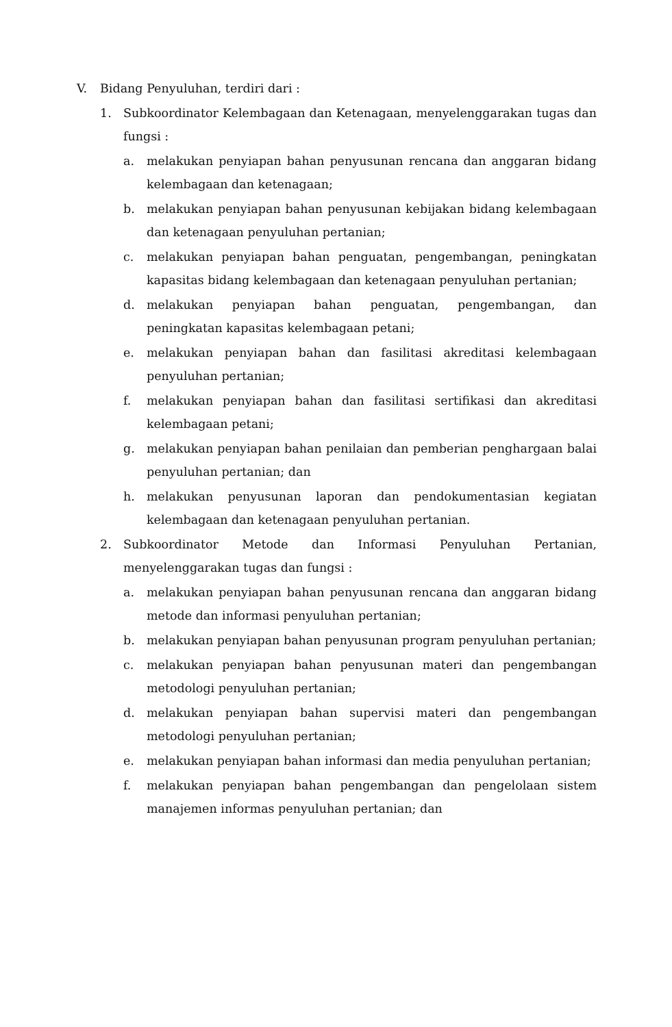V. Bidang Penyuluhan, terdiri dari :
1. Subkoordinator Kelembagaan dan Ketenagaan, menyelenggarakan tugas dan fungsi :
a. melakukan penyiapan bahan penyusunan rencana dan anggaran bidang kelembagaan dan ketenagaan;
b. melakukan penyiapan bahan penyusunan kebijakan bidang kelembagaan dan ketenagaan penyuluhan pertanian;
c. melakukan penyiapan bahan penguatan, pengembangan, peningkatan kapasitas bidang kelembagaan dan ketenagaan penyuluhan pertanian;
d. melakukan penyiapan bahan penguatan, pengembangan, dan peningkatan kapasitas kelembagaan petani;
e. melakukan penyiapan bahan dan fasilitasi akreditasi kelembagaan penyuluhan pertanian;
f. melakukan penyiapan bahan dan fasilitasi sertifikasi dan akreditasi kelembagaan petani;
g. melakukan penyiapan bahan penilaian dan pemberian penghargaan balai penyuluhan pertanian; dan
h. melakukan penyusunan laporan dan pendokumentasian kegiatan kelembagaan dan ketenagaan penyuluhan pertanian.
2. Subkoordinator Metode dan Informasi Penyuluhan Pertanian, menyelenggarakan tugas dan fungsi :
a. melakukan penyiapan bahan penyusunan rencana dan anggaran bidang metode dan informasi penyuluhan pertanian;
b. melakukan penyiapan bahan penyusunan program penyuluhan pertanian;
c. melakukan penyiapan bahan penyusunan materi dan pengembangan metodologi penyuluhan pertanian;
d. melakukan penyiapan bahan supervisi materi dan pengembangan metodologi penyuluhan pertanian;
e. melakukan penyiapan bahan informasi dan media penyuluhan pertanian;
f. melakukan penyiapan bahan pengembangan dan pengelolaan sistem manajemen informas penyuluhan pertanian; dan